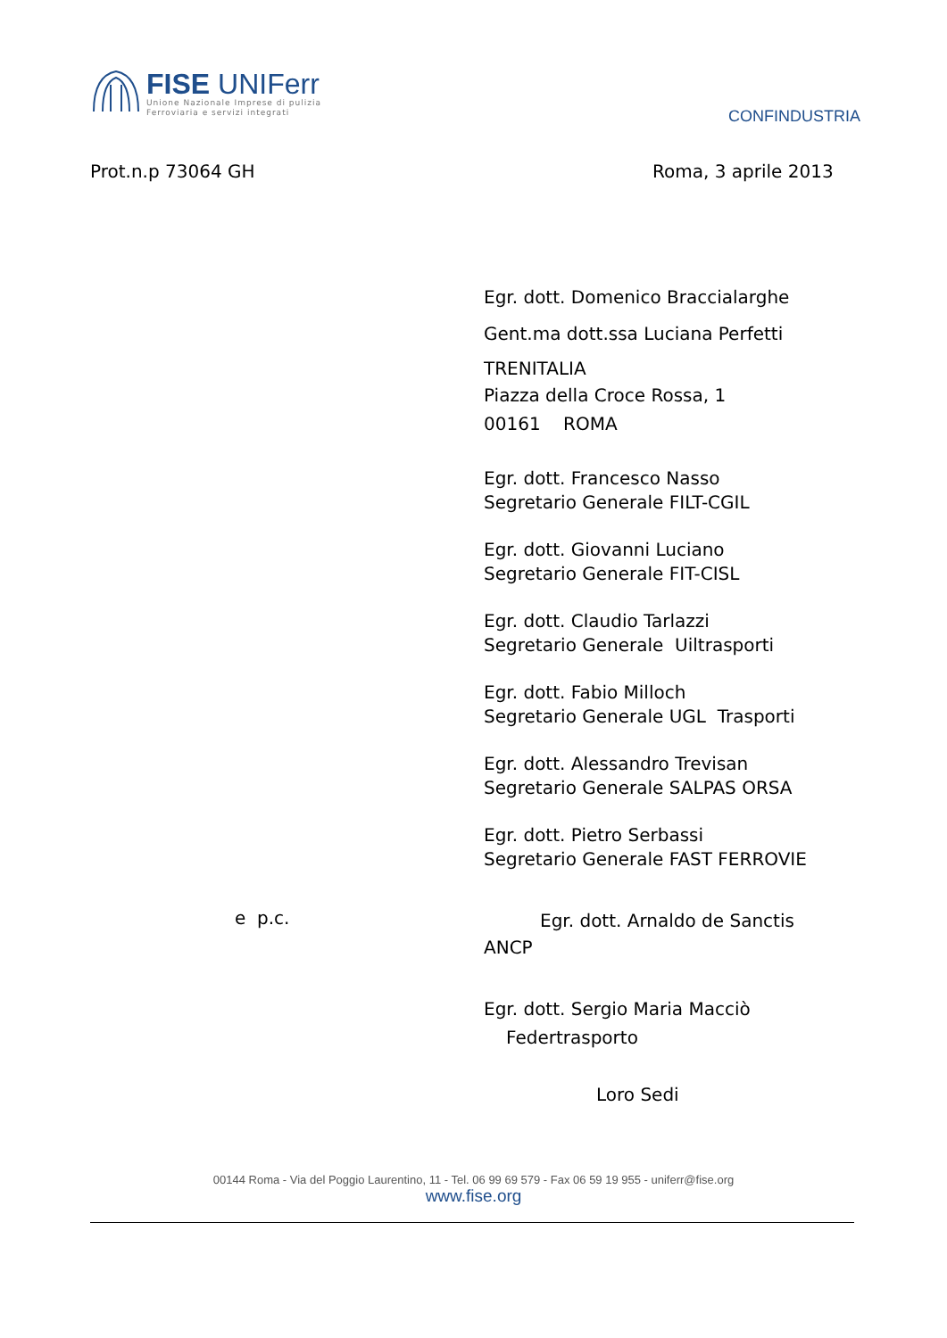FISE UNIFerr
Unione Nazionale Imprese di pulizia
Ferroviaria e servizi integrati
CONFINDUSTRIA
Prot.n.p 73064 GH Roma, 3 aprile 2013
Egr. dott. Domenico Braccialarghe
Gent.ma dott.ssa Luciana Perfetti
TRENITALIA
Piazza della Croce Rossa, 1
00161 ROMA
Egr. dott. Francesco Nasso
Segretario Generale FILT-CGIL
Egr. dott. Giovanni Luciano
Segretario Generale FIT-CISL
Egr. dott. Claudio Tarlazzi
Segretario Generale Uiltrasporti
Egr. dott. Fabio Milloch
Segretario Generale UGL Trasporti
Egr. dott. Alessandro Trevisan
Segretario Generale SALPAS ORSA
Egr. dott. Pietro Serbassi
Segretario Generale FAST FERROVIE
Egr. dott. Arnaldo de Sanctis
ANCP
Egr. dott. Sergio Maria Macciò
Federtrasporto
Loro Sedi
e p.c.
00144 Roma - Via del Poggio Laurentino, 11 - Tel. 06 99 69 579 - Fax 06 59 19 955 - uniferr@fise.org
www.fise.org